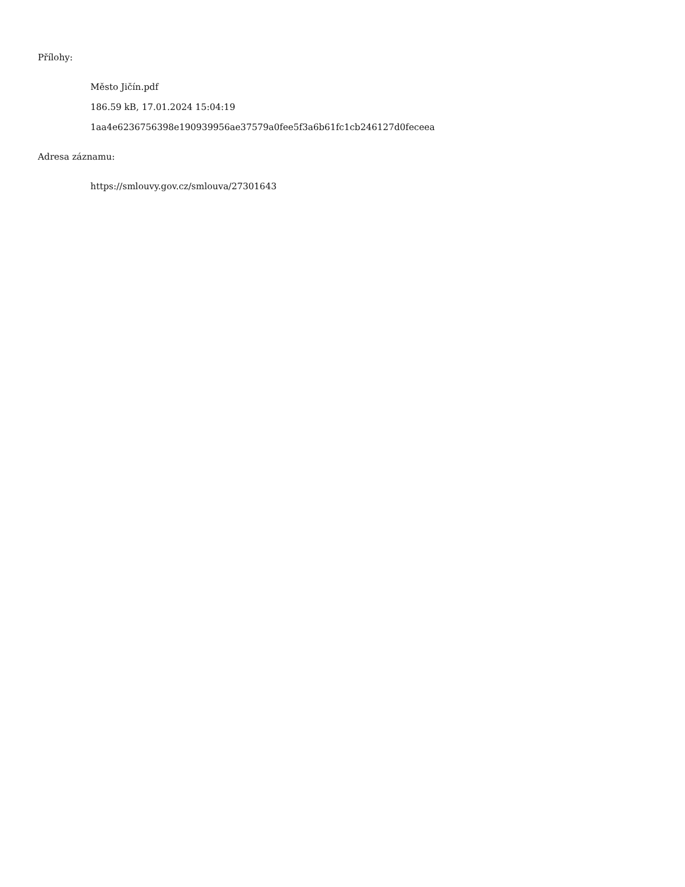Přílohy:
Město Jičín.pdf
186.59 kB, 17.01.2024 15:04:19
1aa4e6236756398e190939956ae37579a0fee5f3a6b61fc1cb246127d0feceea
Adresa záznamu:
https://smlouvy.gov.cz/smlouva/27301643